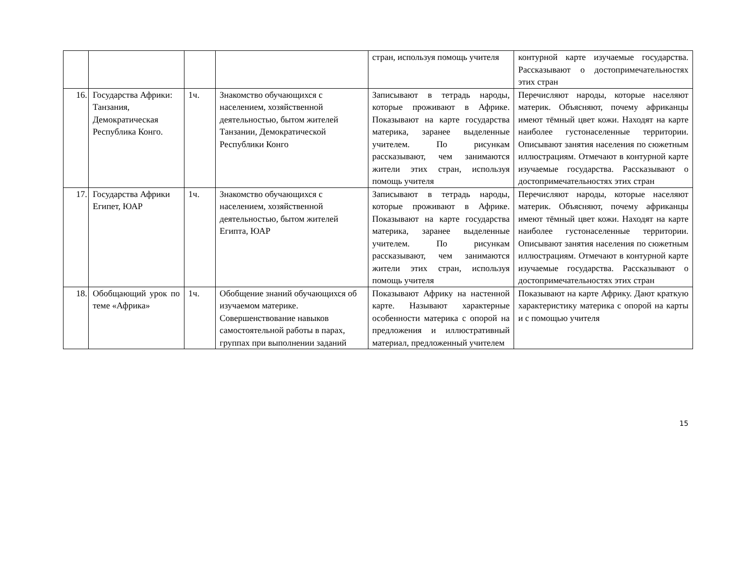| | | | | стран, используя помощь учителя | контурной карте изучаемые государства. Рассказывают о достопримечательностях этих стран |
| 16. | Государства Африки: Танзания, Демократическая Республика Конго. | 1ч. | Знакомство обучающихся с населением, хозяйственной деятельностью, бытом жителей Танзании, Демократической Республики Конго | Записывают в тетрадь народы, которые проживают в Африке. Показывают на карте государства материка, заранее выделенные учителем. По рисункам рассказывают, чем занимаются жители этих стран, используя помощь учителя | Перечисляют народы, которые населяют материк. Объясняют, почему африканцы имеют тёмный цвет кожи. Находят на карте наиболее густонаселенные территории. Описывают занятия населения по сюжетным иллюстрациям. Отмечают в контурной карте изучаемые государства. Рассказывают о достопримечательностях этих стран |
| 17. | Государства Африки Египет, ЮАР | 1ч. | Знакомство обучающихся с населением, хозяйственной деятельностью, бытом жителей Египта, ЮАР | Записывают в тетрадь народы, которые проживают в Африке. Показывают на карте государства материка, заранее выделенные учителем. По рисункам рассказывают, чем занимаются жители этих стран, используя помощь учителя | Перечисляют народы, которые населяют материк. Объясняют, почему африканцы имеют тёмный цвет кожи. Находят на карте наиболее густонаселенные территории. Описывают занятия населения по сюжетным иллюстрациям. Отмечают в контурной карте изучаемые государства. Рассказывают о достопримечательностях этих стран |
| 18. | Обобщающий урок по теме «Африка» | 1ч. | Обобщение знаний обучающихся об изучаемом материке. Совершенствование навыков самостоятельной работы в парах, группах при выполнении заданий | Показывают Африку на настенной карте. Называют характерные особенности материка с опорой на предложения и иллюстративный материал, предложенный учителем | Показывают на карте Африку. Дают краткую характеристику материка с опорой на карты и с помощью учителя |
15